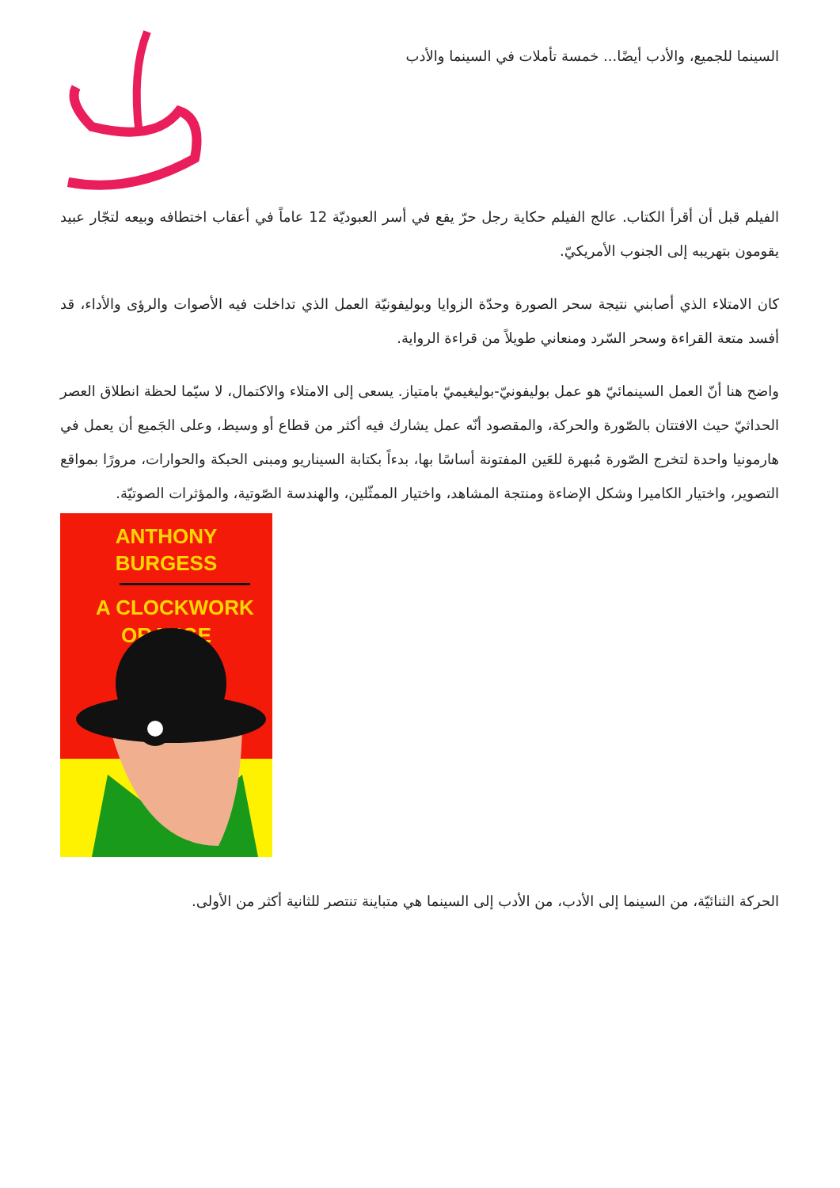السينما للجميع، والأدب أيضًا... خمسة تأملات في السينما والأدب
الفيلم قبل أن أقرأ الكتاب. عالج الفيلم حكاية رجل حرّ يقع في أسر العبوديّة 12 عاماً في أعقاب اختطافه وبيعه لتجّار عبيد يقومون بتهريبه إلى الجنوب الأمريكيّ.
كان الامتلاء الذي أصابني نتيجة سحر الصورة وحدّة الزوايا وبوليفونيّة العمل الذي تداخلت فيه الأصوات والرؤى والأداء، قد أفسد متعة القراءة وسحر السّرد ومنعاني طويلاً من قراءة الرواية.
واضح هنا أنّ العمل السينمائيّ هو عمل بوليفونيّ-بوليغيميّ بامتياز. يسعى إلى الامتلاء والاكتمال، لا سيّما لحظة انطلاق العصر الحداثيّ حيث الافتتان بالصّورة والحركة، والمقصود أنّه عمل يشارك فيه أكثر من قطاع أو وسيط، وعلى الجَميع أن يعمل في هارمونيا واحدة لتخرج الصّورة مُبهرة للعَين المفتونة أساسًا بها، بدءاً بكتابة السيناريو ومبنى الحبكة والحوارات، مرورًا بمواقع التصوير، واختيار الكاميرا وشكل الإضاءة ومنتجة المشاهد، واختيار الممثّلين، والهندسة الصّوتية، والمؤثرات الصوتيّة.
ANTHONY
BURGESS
A CLOCKWORK
ORANGE
الحركة الثنائيّة، من السينما إلى الأدب، من الأدب إلى السينما هي متباينة تنتصر للثانية أكثر من الأولى.